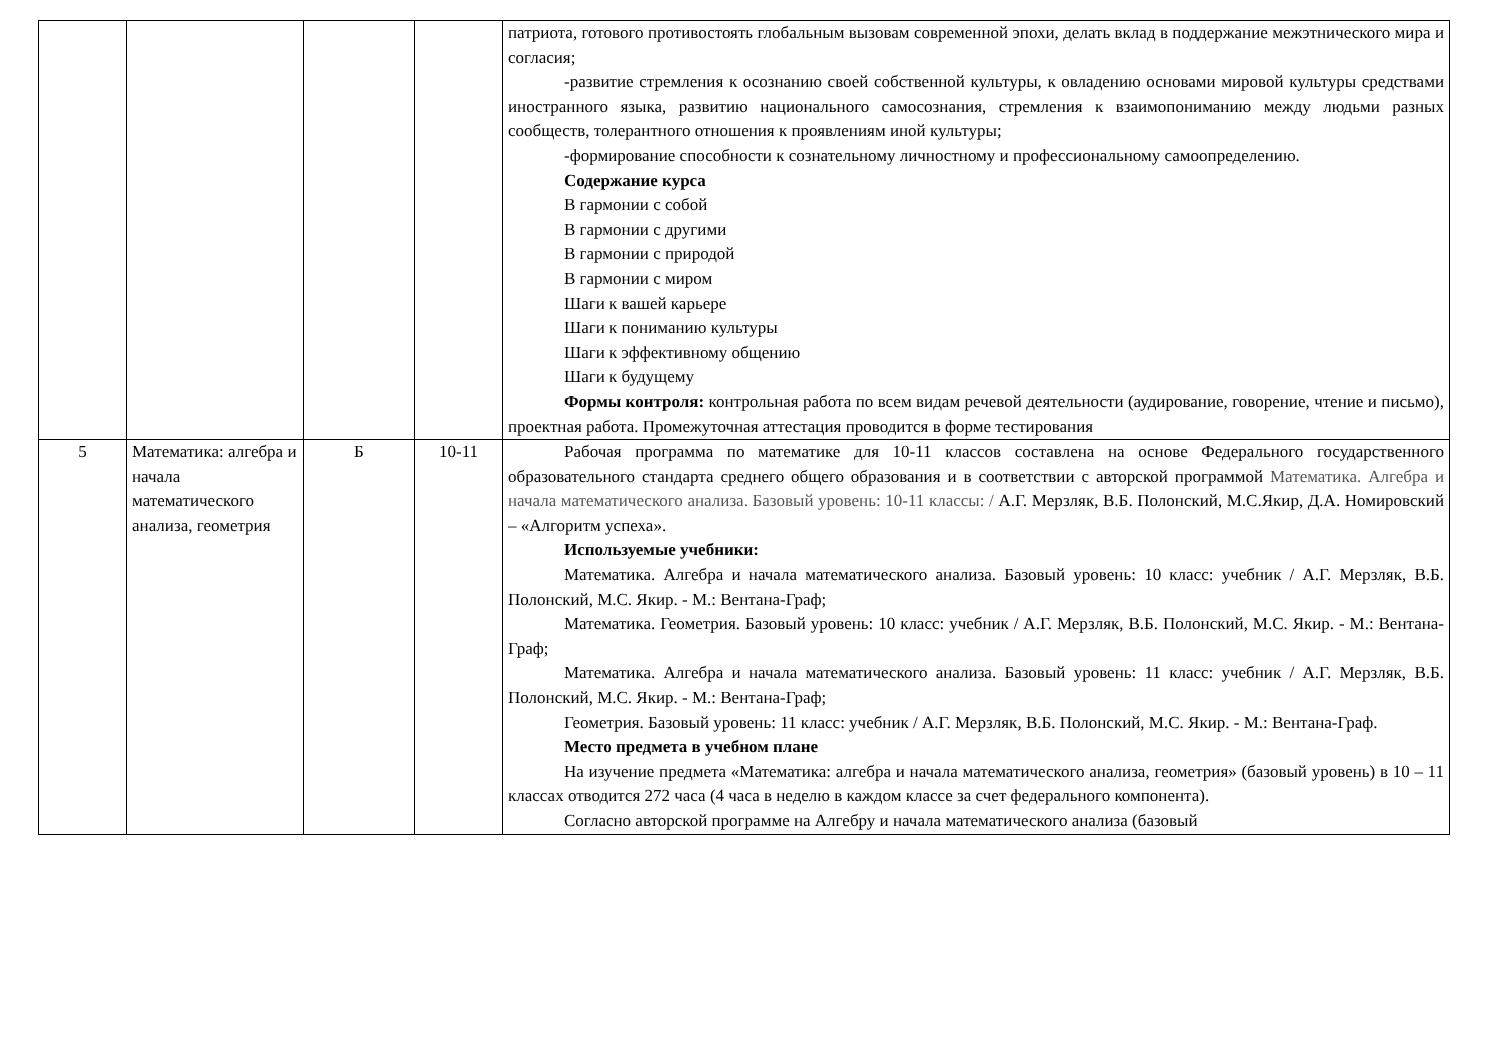| | | | | патриота, готового противостоять глобальным вызовам современной эпохи, делать вклад в поддержание межэтнического мира и согласия; -развитие стремления к осознанию своей собственной культуры, к овладению основами мировой культуры средствами иностранного языка, развитию национального самосознания, стремления к взаимопониманию между людьми разных сообществ, толерантного отношения к проявлениям иной культуры; -формирование способности к сознательному личностному и профессиональному самоопределению. Содержание курса В гармонии с собой В гармонии с другими В гармонии с природой В гармонии с миром Шаги к вашей карьере Шаги к пониманию культуры Шаги к эффективному общению Шаги к будущему Формы контроля: контрольная работа по всем видам речевой деятельности (аудирование, говорение, чтение и письмо), проектная работа. Промежуточная аттестация проводится в форме тестирования |
| 5 | Математика: алгебра и начала математического анализа, геометрия | Б | 10-11 | Рабочая программа по математике для 10-11 классов составлена на основе Федерального государственного образовательного стандарта среднего общего образования и в соответствии с авторской программой Математика. Алгебра и начала математического анализа. Базовый уровень: 10-11 классы: / А.Г. Мерзляк, В.Б. Полонский, М.С.Якир, Д.А. Номировский – «Алгоритм успеха». Используемые учебники: Математика. Алгебра и начала математического анализа. Базовый уровень: 10 класс: учебник / А.Г. Мерзляк, В.Б. Полонский, М.С. Якир. - М.: Вентана-Граф; Математика. Геометрия. Базовый уровень: 10 класс: учебник / А.Г. Мерзляк, В.Б. Полонский, М.С. Якир. - М.: Вентана-Граф; Математика. Алгебра и начала математического анализа. Базовый уровень: 11 класс: учебник / А.Г. Мерзляк, В.Б. Полонский, М.С. Якир. - М.: Вентана-Граф; Геометрия. Базовый уровень: 11 класс: учебник / А.Г. Мерзляк, В.Б. Полонский, М.С. Якир. - М.: Вентана-Граф. Место предмета в учебном плане На изучение предмета «Математика: алгебра и начала математического анализа, геометрия» (базовый уровень) в 10 – 11 классах отводится 272 часа (4 часа в неделю в каждом классе за счет федерального компонента). Согласно авторской программе на Алгебру и начала математического анализа (базовый |